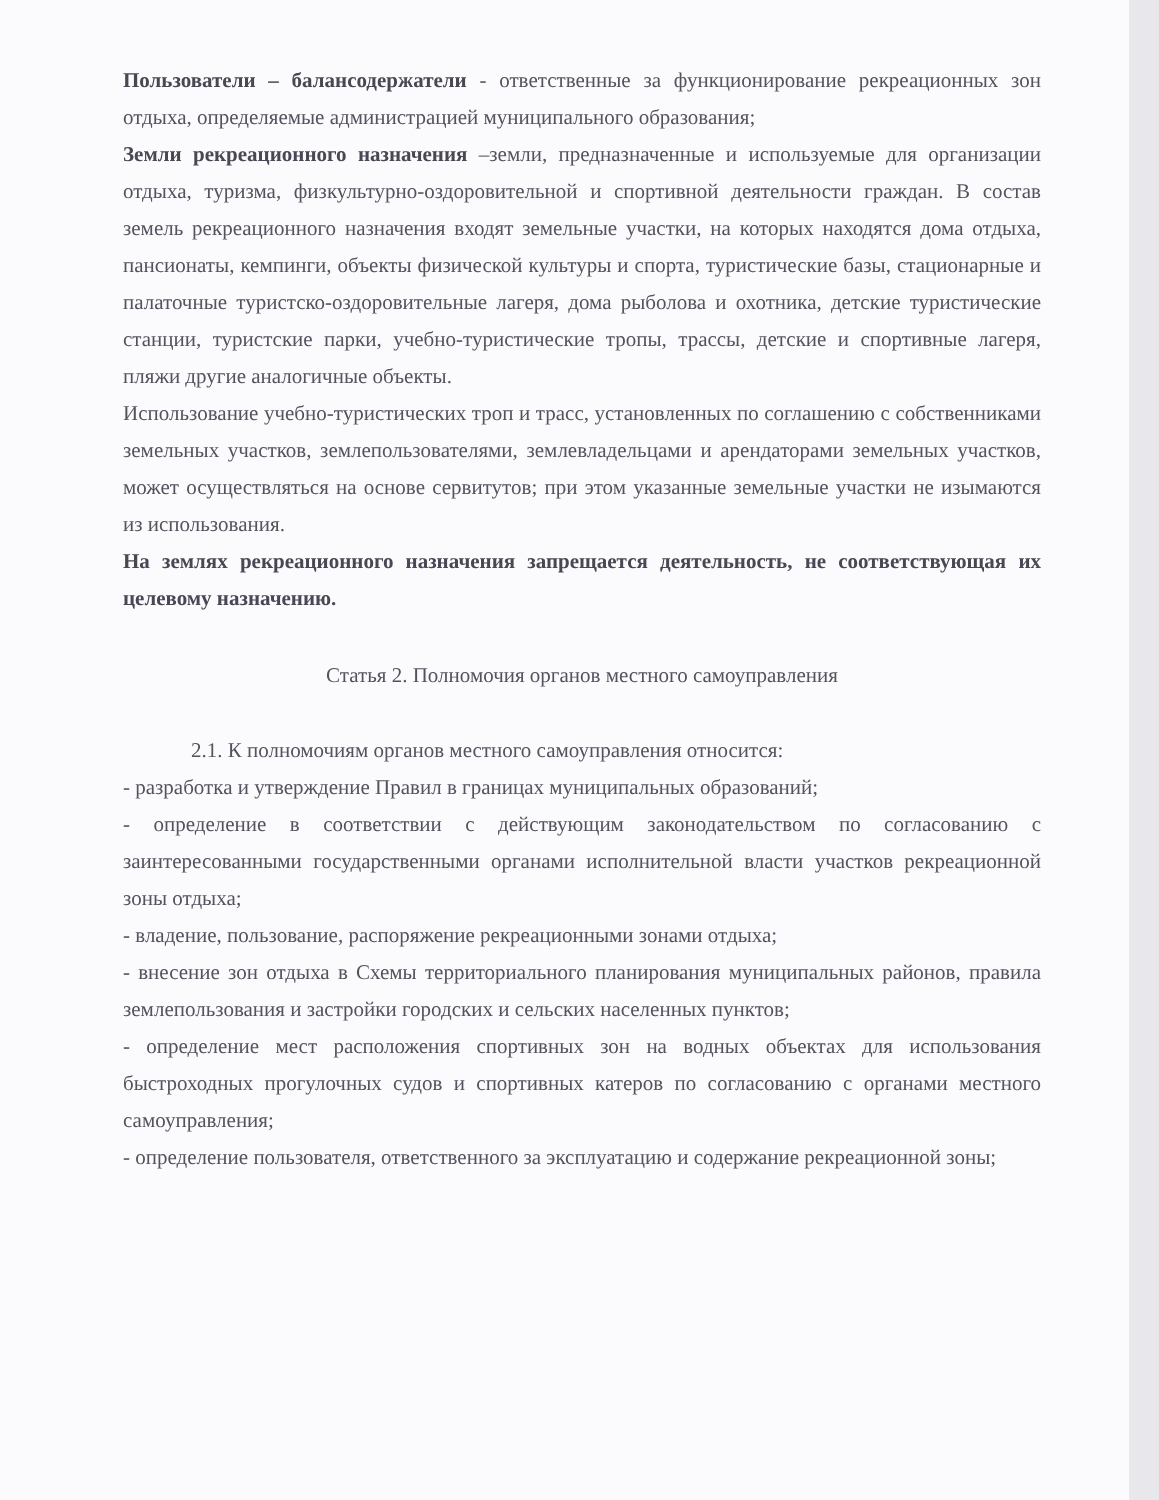Пользователи – балансодержатели - ответственные за функционирование рекреационных зон отдыха, определяемые администрацией муниципального образования;
Земли рекреационного назначения –земли, предназначенные и используемые для организации отдыха, туризма, физкультурно-оздоровительной и спортивной деятельности граждан. В состав земель рекреационного назначения входят земельные участки, на которых находятся дома отдыха, пансионаты, кемпинги, объекты физической культуры и спорта, туристические базы, стационарные и палаточные туристско-оздоровительные лагеря, дома рыболова и охотника, детские туристические станции, туристские парки, учебно-туристические тропы, трассы, детские и спортивные лагеря, пляжи другие аналогичные объекты.
Использование учебно-туристических троп и трасс, установленных по соглашению с собственниками земельных участков, землепользователями, землевладельцами и арендаторами земельных участков, может осуществляться на основе сервитутов; при этом указанные земельные участки не изымаются из использования.
На землях рекреационного назначения запрещается деятельность, не соответствующая их целевому назначению.
Статья 2. Полномочия органов местного самоуправления
2.1. К полномочиям органов местного самоуправления относится:
- разработка и утверждение Правил в границах муниципальных образований;
- определение в соответствии с действующим законодательством по согласованию с заинтересованными государственными органами исполнительной власти участков рекреационной зоны отдыха;
- владение, пользование, распоряжение рекреационными зонами отдыха;
- внесение зон отдыха в Схемы территориального планирования муниципальных районов, правила землепользования и застройки городских и сельских населенных пунктов;
- определение мест расположения спортивных зон на водных объектах для использования быстроходных прогулочных судов и спортивных катеров по согласованию с органами местного самоуправления;
- определение пользователя, ответственного за эксплуатацию и содержание рекреационной зоны;